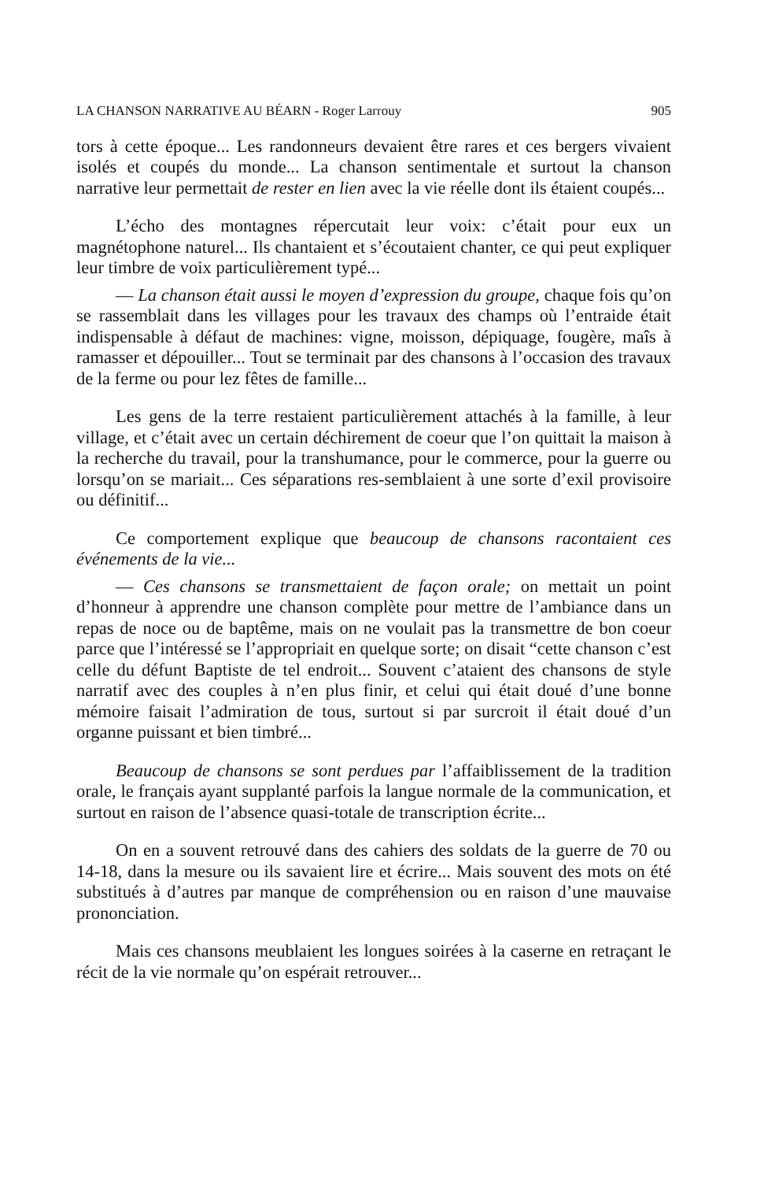LA CHANSON NARRATIVE AU BÉARN - Roger Larrouy 905
tors à cette époque... Les randonneurs devaient être rares et ces bergers vivaient isolés et coupés du monde... La chanson sentimentale et surtout la chanson narrative leur permettait de rester en lien avec la vie réelle dont ils étaient coupés...
L’écho des montagnes répercutait leur voix: c’était pour eux un magnétophone naturel... Ils chantaient et s’écoutaient chanter, ce qui peut expliquer leur timbre de voix particulièrement typé...
— La chanson était aussi le moyen d’expression du groupe, chaque fois qu’on se rassemblait dans les villages pour les travaux des champs où l’entraide était indispensable à défaut de machines: vigne, moisson, dépiquage, fougère, maîs à ramasser et dépouiller... Tout se terminait par des chansons à l’occasion des travaux de la ferme ou pour lez fêtes de famille...
Les gens de la terre restaient particulièrement attachés à la famille, à leur village, et c’était avec un certain déchirement de coeur que l’on quittait la maison à la recherche du travail, pour la transhumance, pour le commerce, pour la guerre ou lorsqu’on se mariait... Ces séparations res-semblaient à une sorte d’exil provisoire ou définitif...
Ce comportement explique que beaucoup de chansons racontaient ces événements de la vie...
— Ces chansons se transmettaient de façon orale; on mettait un point d’honneur à apprendre une chanson complète pour mettre de l’ambiance dans un repas de noce ou de baptême, mais on ne voulait pas la transmettre de bon coeur parce que l’intéressé se l’appropriait en quelque sorte; on disait “cette chanson c’est celle du défunt Baptiste de tel endroit... Souvent c’ataient des chansons de style narratif avec des couples à n’en plus finir, et celui qui était doué d’une bonne mémoire faisait l’admiration de tous, surtout si par surcroit il était doué d’un organne puissant et bien timbré...
Beaucoup de chansons se sont perdues par l’affaiblissement de la tradition orale, le français ayant supplanté parfois la langue normale de la communication, et surtout en raison de l’absence quasi-totale de transcription écrite...
On en a souvent retrouvé dans des cahiers des soldats de la guerre de 70 ou 14-18, dans la mesure ou ils savaient lire et écrire... Mais souvent des mots on été substitués à d’autres par manque de compréhension ou en raison d’une mauvaise prononciation.
Mais ces chansons meublaient les longues soirées à la caserne en retraçant le récit de la vie normale qu’on espérait retrouver...